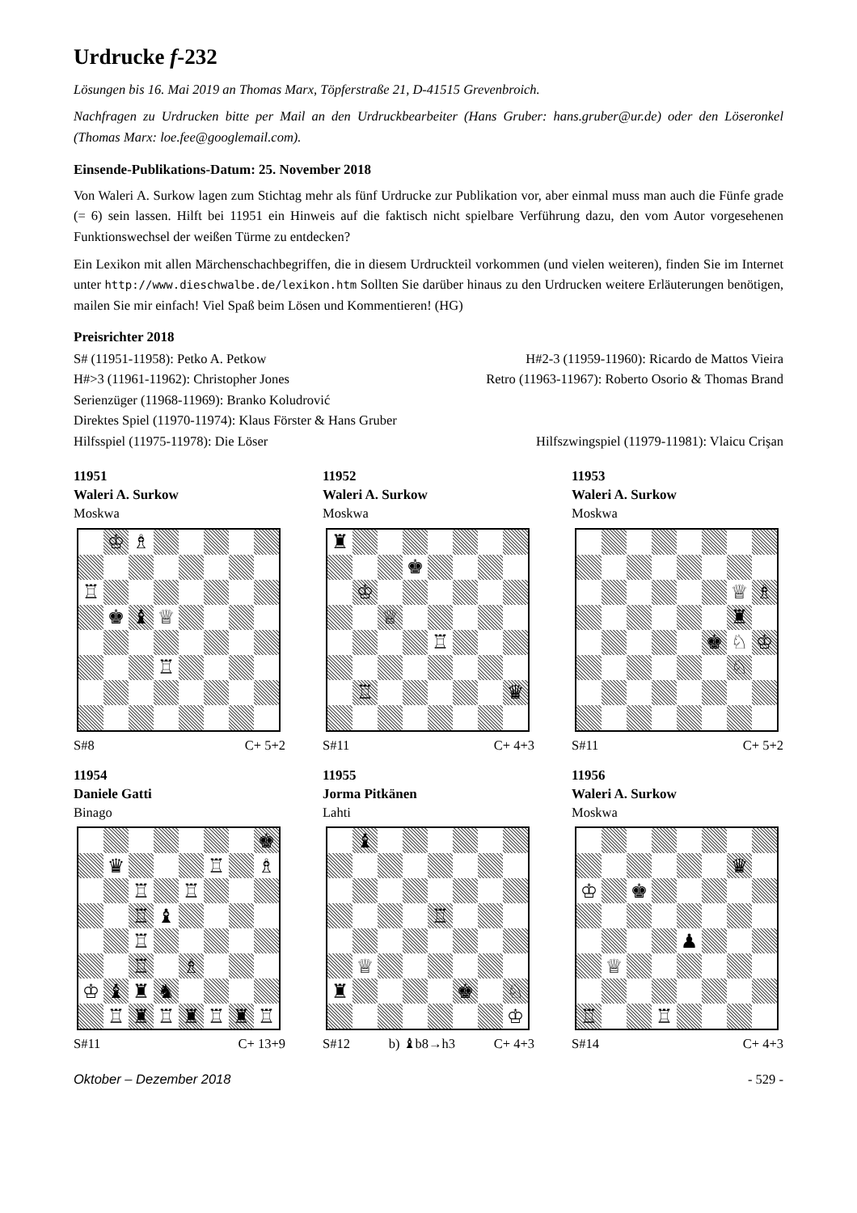Urdrucke f-232
Lösungen bis 16. Mai 2019 an Thomas Marx, Töpferstraße 21, D-41515 Grevenbroich.
Nachfragen zu Urdrucken bitte per Mail an den Urdruckbearbeiter (Hans Gruber: hans.gruber@ur.de) oder den Löseronkel (Thomas Marx: loe.fee@googlemail.com).
Einsende-Publikations-Datum: 25. November 2018
Von Waleri A. Surkow lagen zum Stichtag mehr als fünf Urdrucke zur Publikation vor, aber einmal muss man auch die Fünfe grade (= 6) sein lassen. Hilft bei 11951 ein Hinweis auf die faktisch nicht spielbare Verführung dazu, den vom Autor vorgesehenen Funktionswechsel der weißen Türme zu entdecken?
Ein Lexikon mit allen Märchenschachbegriffen, die in diesem Urdruckteil vorkommen (und vielen weiteren), finden Sie im Internet unter http://www.dieschwalbe.de/lexikon.htm Sollten Sie darüber hinaus zu den Urdrucken weitere Erläuterungen benötigen, mailen Sie mir einfach! Viel Spaß beim Lösen und Kommentieren! (HG)
Preisrichter 2018
S# (11951-11958): Petko A. Petkow H#2-3 (11959-11960): Ricardo de Mattos Vieira
H#>3 (11961-11962): Christopher Jones Retro (11963-11967): Roberto Osorio & Thomas Brand
Serienzüger (11968-11969): Branko Koludrović
Direktes Spiel (11970-11974): Klaus Förster & Hans Gruber
Hilfsspiel (11975-11978): Die Löser Hilfszwingspiel (11979-11981): Vlaicu Crişan
11951
Waleri A. Surkow
Moskwa
| | ♔ | ♗ | | | | | |
| ♖ | | | | | | | |
| | ♚ | ♝ | ♕ | | | | |
| | | | ♖ | | | | |
S#8 C+ 5+2
11952
Waleri A. Surkow
Moskwa
| ♜ | | | | | | | |
| | | | ♚ | | | | |
| | ♔ | | | | | | |
| | | ♕ | | | | | |
| | | | | ♖ | | | |
| | ♖ | | | | | | ♛ |
S#11 C+ 4+3
11953
Waleri A. Surkow
Moskwa
| | | | | | | ♕ | ♗ |
| | | | | | | ♜ | |
| | | | | | ♚ | ♘ | ♔ |
| | | | | | | ♘ | |
S#11 C+ 5+2
11954
Daniele Gatti
Binago
| | | | | | | | ♚ |
| | ♛ | | | | ♖ | | ♗ |
| | | ♖ | | ♖ | | | |
| | | ♖ | ♝ | | | | |
| | | ♖ | | | | | |
| | | ♖ | | ♗ | | | |
| ♔ | ♝ | ♜ | ♞ | | | | |
| | ♖ | ♜ | ♖ | ♜ | ♖ | ♜ | ♖ |
S#11 C+ 13+9
11955
Jorma Pitkänen
Lahti
| | ♝ | | | | | | |
| | | | | ♖ | | | |
| | ♕ | | | | | | |
| ♜ | | | | | ♚ | | ♘ |
| | | | | | | | ♔ |
S#12 b) ♝b8→h3 C+ 4+3
11956
Waleri A. Surkow
Moskwa
| | | | | | | ♛ | |
| ♔ | | ♚ | | | | | |
| | | | | ♟ | | | |
| | ♕ | | | | | | |
| ♖ | | | ♖ | | | | |
S#14 C+ 4+3
Oktober – Dezember 2018 - 529 -